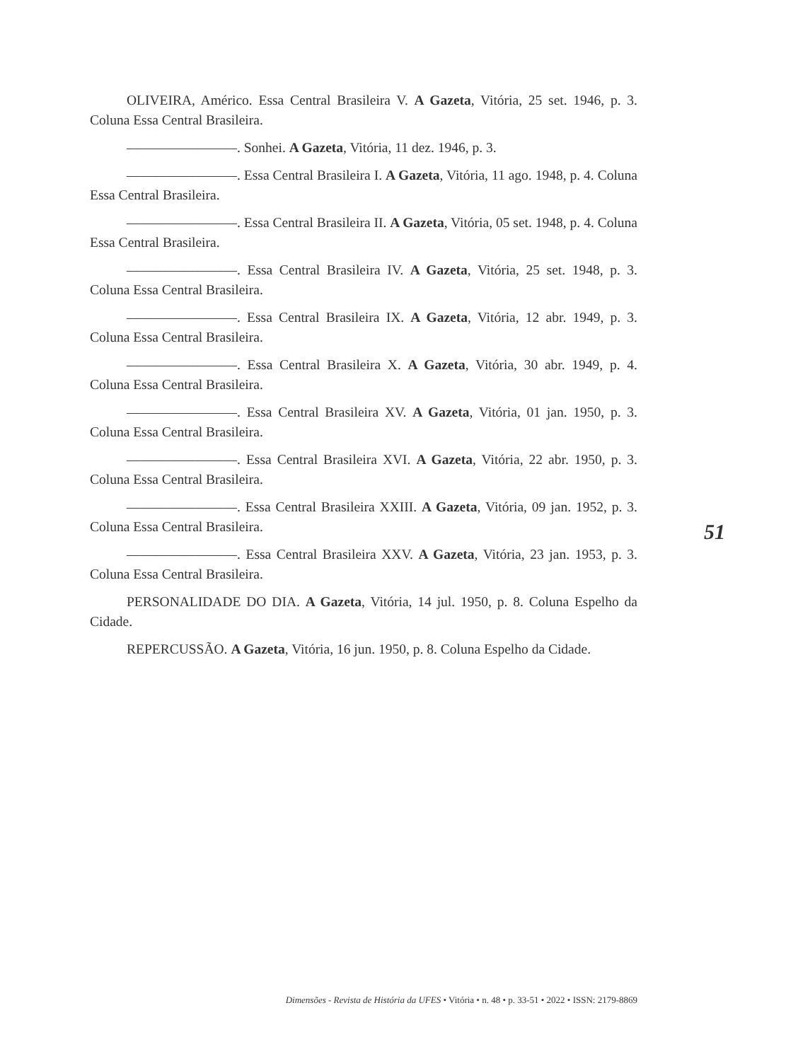OLIVEIRA, Américo. Essa Central Brasileira V. A Gazeta, Vitória, 25 set. 1946, p. 3. Coluna Essa Central Brasileira.
————————. Sonhei. A Gazeta, Vitória, 11 dez. 1946, p. 3.
————————. Essa Central Brasileira I. A Gazeta, Vitória, 11 ago. 1948, p. 4. Coluna Essa Central Brasileira.
————————. Essa Central Brasileira II. A Gazeta, Vitória, 05 set. 1948, p. 4. Coluna Essa Central Brasileira.
————————. Essa Central Brasileira IV. A Gazeta, Vitória, 25 set. 1948, p. 3. Coluna Essa Central Brasileira.
————————. Essa Central Brasileira IX. A Gazeta, Vitória, 12 abr. 1949, p. 3. Coluna Essa Central Brasileira.
————————. Essa Central Brasileira X. A Gazeta, Vitória, 30 abr. 1949, p. 4. Coluna Essa Central Brasileira.
————————. Essa Central Brasileira XV. A Gazeta, Vitória, 01 jan. 1950, p. 3. Coluna Essa Central Brasileira.
————————. Essa Central Brasileira XVI. A Gazeta, Vitória, 22 abr. 1950, p. 3. Coluna Essa Central Brasileira.
————————. Essa Central Brasileira XXIII. A Gazeta, Vitória, 09 jan. 1952, p. 3. Coluna Essa Central Brasileira.
————————. Essa Central Brasileira XXV. A Gazeta, Vitória, 23 jan. 1953, p. 3. Coluna Essa Central Brasileira.
PERSONALIDADE DO DIA. A Gazeta, Vitória, 14 jul. 1950, p. 8. Coluna Espelho da Cidade.
REPERCUSSÃO. A Gazeta, Vitória, 16 jun. 1950, p. 8. Coluna Espelho da Cidade.
51
Dimensões - Revista de História da UFES • Vitória • n. 48 • p. 33-51 • 2022 • ISSN: 2179-8869